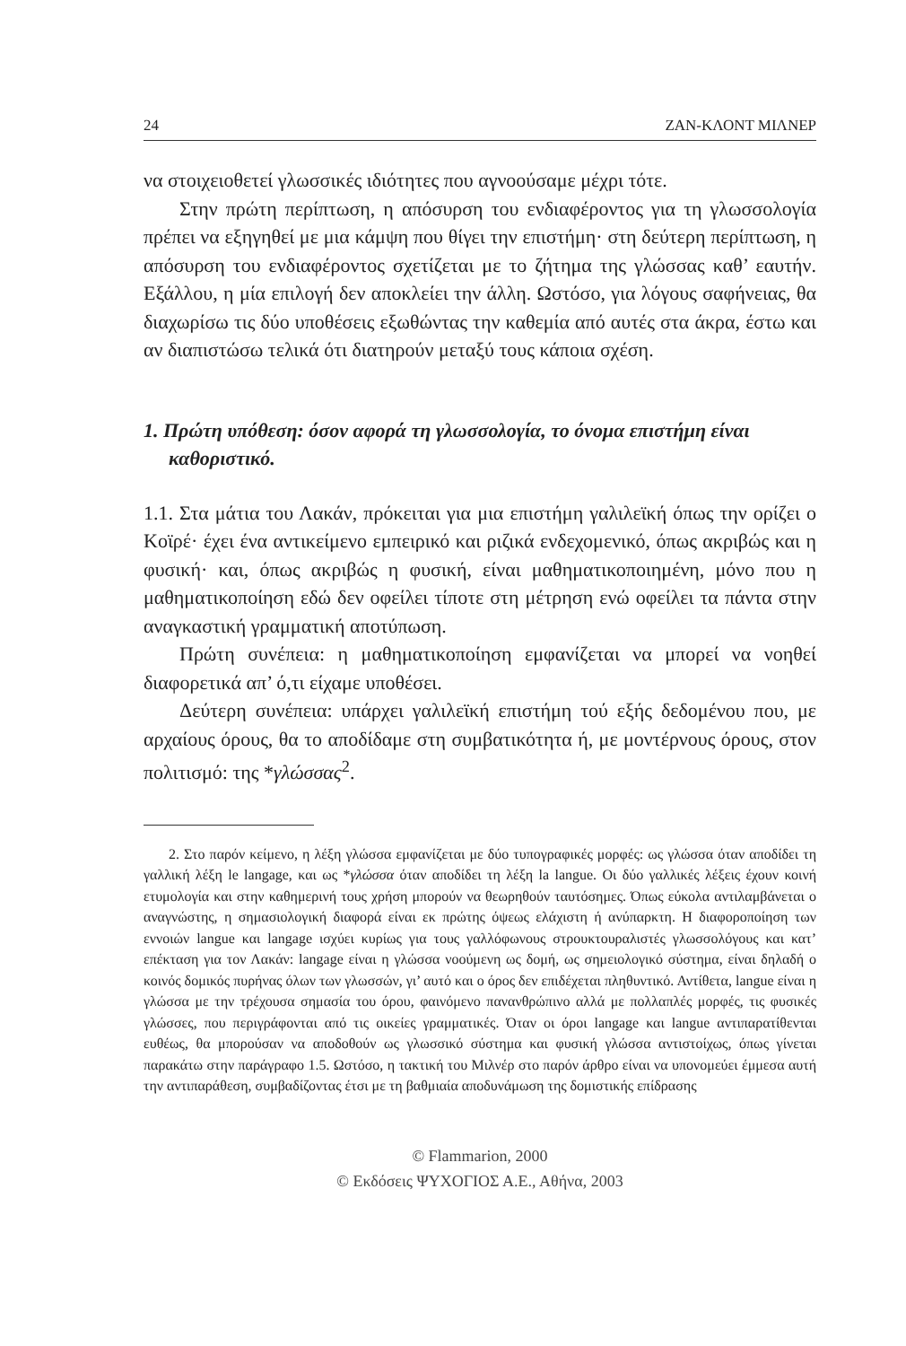24 ΖΑΝ-ΚΛΟΝΤ ΜΙΛΝΕΡ
να στοιχειοθετεί γλωσσικές ιδιότητες που αγνοούσαμε μέχρι τότε.
Στην πρώτη περίπτωση, η απόσυρση του ενδιαφέροντος για τη γλωσσολογία πρέπει να εξηγηθεί με μια κάμψη που θίγει την επιστήμη· στη δεύτερη περίπτωση, η απόσυρση του ενδιαφέροντος σχετίζεται με το ζήτημα της γλώσσας καθ’ εαυτήν. Εξάλλου, η μία επιλογή δεν αποκλείει την άλλη. Ωστόσο, για λόγους σαφήνειας, θα διαχωρίσω τις δύο υποθέσεις εξωθώντας την καθεμία από αυτές στα άκρα, έστω και αν διαπιστώσω τελικά ότι διατηρούν μεταξύ τους κάποια σχέση.
1. Πρώτη υπόθεση: όσον αφορά τη γλωσσολογία, το όνομα επιστήμη είναι καθοριστικό.
1.1. Στα μάτια του Λακάν, πρόκειται για μια επιστήμη γαλιλεϊκή όπως την ορίζει ο Κοϊρέ· έχει ένα αντικείμενο εμπειρικό και ριζικά ενδεχομενικό, όπως ακριβώς και η φυσική· και, όπως ακριβώς η φυσική, είναι μαθηματικοποιημένη, μόνο που η μαθηματικοποίηση εδώ δεν οφείλει τίποτε στη μέτρηση ενώ οφείλει τα πάντα στην αναγκαστική γραμματική αποτύπωση.
Πρώτη συνέπεια: η μαθηματικοποίηση εμφανίζεται να μπορεί να νοηθεί διαφορετικά απ’ ό,τι είχαμε υποθέσει.
Δεύτερη συνέπεια: υπάρχει γαλιλεϊκή επιστήμη τού εξής δεδομένου που, με αρχαίους όρους, θα το αποδίδαμε στη συμβατικότητα ή, με μοντέρνους όρους, στον πολιτισμό: της *γλώσσας<sup>2</sup>.
2. Στο παρόν κείμενο, η λέξη γλώσσα εμφανίζεται με δύο τυπογραφικές μορφές: ως γλώσσα όταν αποδίδει τη γαλλική λέξη le langage, και ως *γλώσσα όταν αποδίδει τη λέξη la langue. Οι δύο γαλλικές λέξεις έχουν κοινή ετυμολογία και στην καθημερινή τους χρήση μπορούν να θεωρηθούν ταυτόσημες. Όπως εύκολα αντιλαμβάνεται ο αναγνώστης, η σημασιολογική διαφορά είναι εκ πρώτης όψεως ελάχιστη ή ανύπαρκτη. Η διαφοροποίηση των εννοιών langue και langage ισχύει κυρίως για τους γαλλόφωνους στρουκτουραλιστές γλωσσολόγους και κατ’ επέκταση για τον Λακάν: langage είναι η γλώσσα νοούμενη ως δομή, ως σημειολογικό σύστημα, είναι δηλαδή ο κοινός δομικός πυρήνας όλων των γλωσσών, γι’ αυτό και ο όρος δεν επιδέχεται πληθυντικό. Αντίθετα, langue είναι η γλώσσα με την τρέχουσα σημασία του όρου, φαινόμενο πανανθρώπινο αλλά με πολλαπλές μορφές, τις φυσικές γλώσσες, που περιγράφονται από τις οικείες γραμματικές. Όταν οι όροι langage και langue αντιπαρατίθενται ευθέως, θα μπορούσαν να αποδοθούν ως γλωσσικό σύστημα και φυσική γλώσσα αντιστοίχως, όπως γίνεται παρακάτω στην παράγραφο 1.5. Ωστόσο, η τακτική του Μιλνέρ στο παρόν άρθρο είναι να υπονομεύει έμμεσα αυτή την αντιπαράθεση, συμβαδίζοντας έτσι με τη βαθμιαία αποδυνάμωση της δομιστικής επίδρασης
© Flammarion, 2000
© Εκδόσεις ΨΥΧΟΓΙΟΣ Α.Ε., Αθήνα, 2003